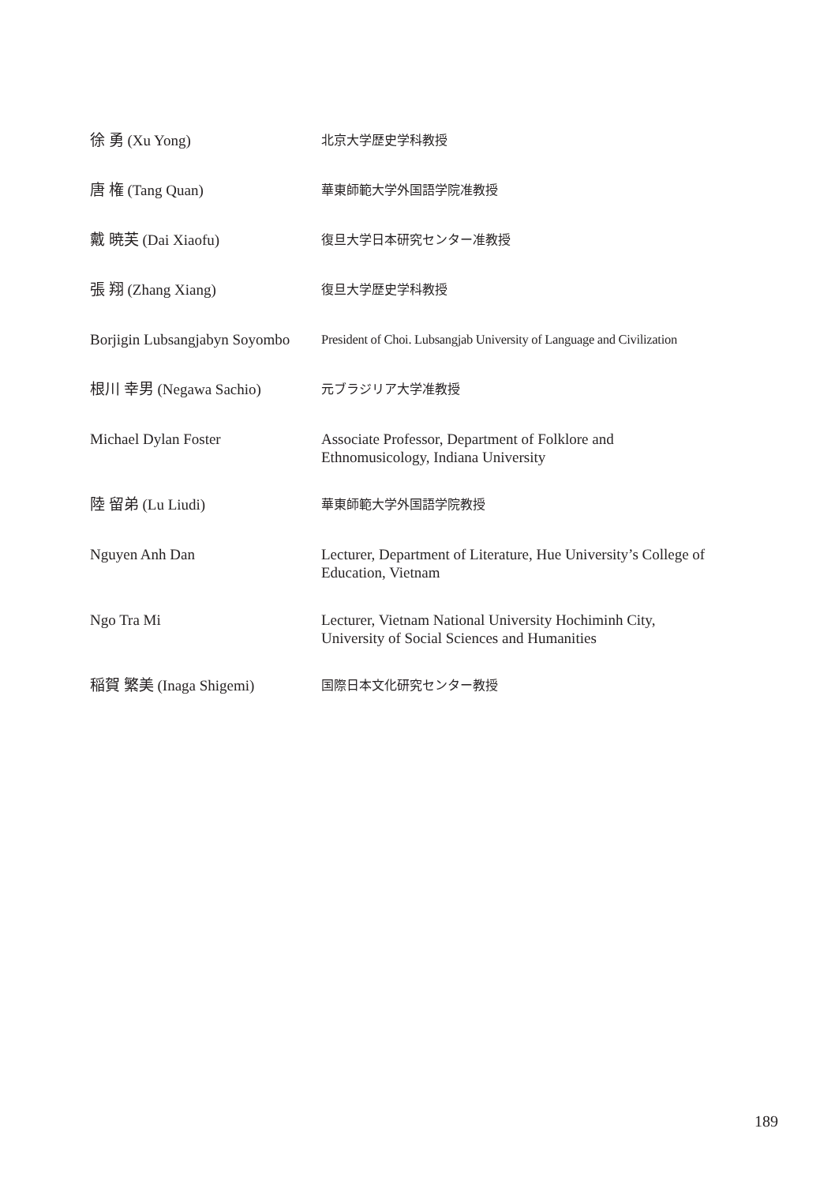| 徐 勇 (Xu Yong) | 北京大学歴史学科教授 |
| 唐 権 (Tang Quan) | 華東師範大学外国語学院准教授 |
| 戴 暁芙 (Dai Xiaofu) | 復旦大学日本研究センター准教授 |
| 張 翔 (Zhang Xiang) | 復旦大学歴史学科教授 |
| Borjigin Lubsangjabyn Soyombo | President of Choi. Lubsangjab University of Language and Civilization |
| 根川 幸男 (Negawa Sachio) | 元ブラジリア大学准教授 |
| Michael Dylan Foster | Associate Professor, Department of Folklore and Ethnomusicology, Indiana University |
| 陸 留弟 (Lu Liudi) | 華東師範大学外国語学院教授 |
| Nguyen Anh Dan | Lecturer, Department of Literature, Hue University’s College of Education, Vietnam |
| Ngo Tra Mi | Lecturer, Vietnam National University Hochiminh City, University of Social Sciences and Humanities |
| 稲賀 繁美 (Inaga Shigemi) | 国際日本文化研究センター教授 |
189